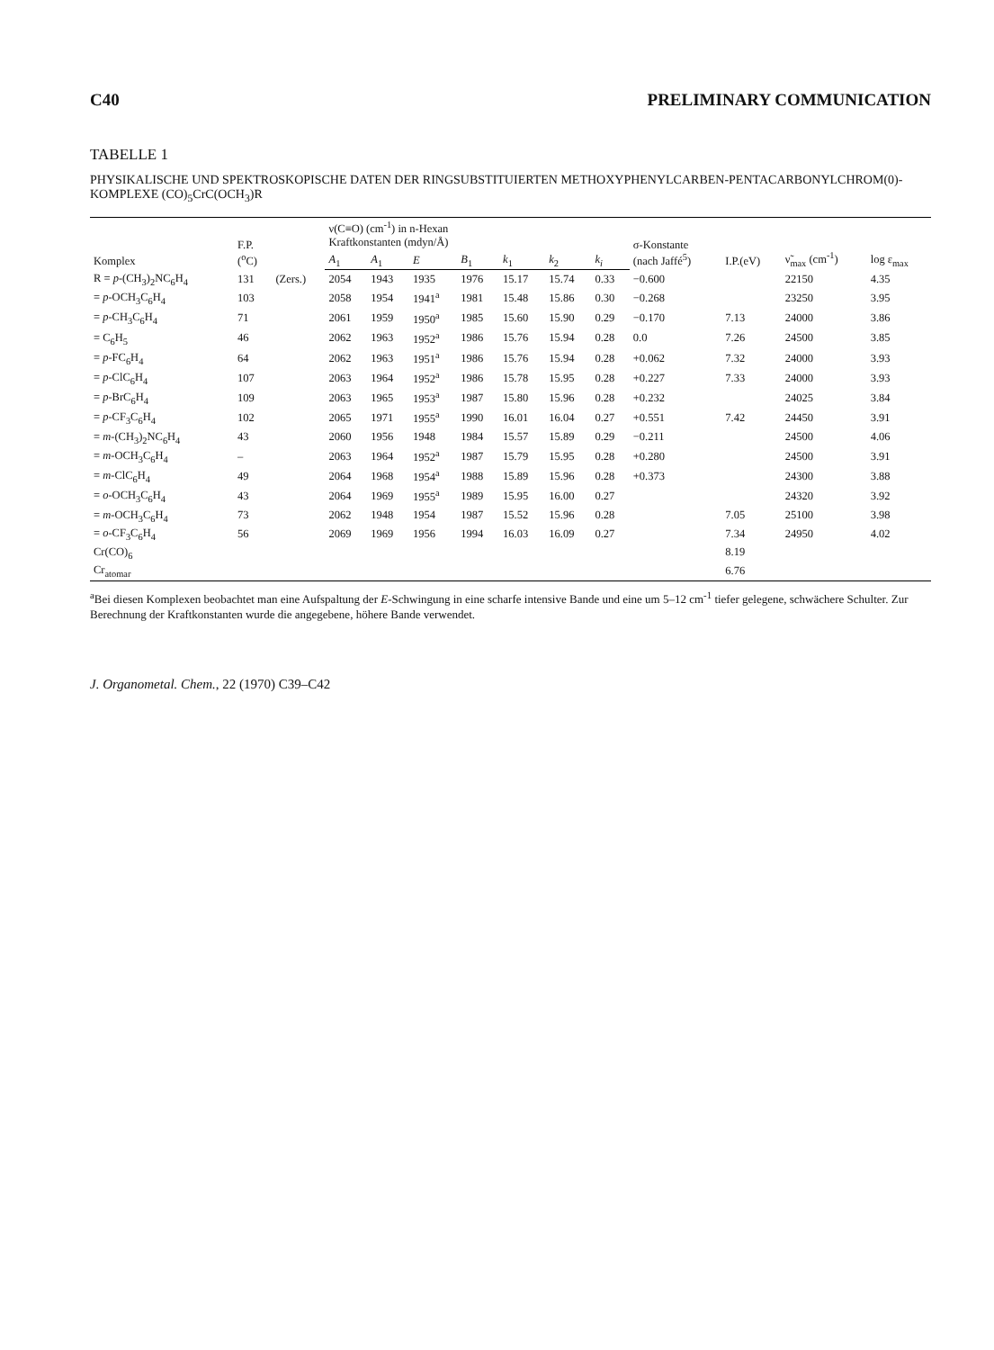C40 PRELIMINARY COMMUNICATION
TABELLE 1
PHYSIKALISCHE UND SPEKTROSKOPISCHE DATEN DER RINGSUBSTITUIERTEN METHOXYPHENYLCARBEN-PENTACARBONYLCHROM(0)-KOMPLEXE (CO)<sub>5</sub>CrC(OCH<sub>3</sub>)R
| Komplex | F.P. (<sup>o</sup>C) | | ν(C≡O) (cm<sup>-1</sup>) in n-Hexan Kraftkonstanten (mdyn/Å) | | | | | | | σ-Konstante (nach Jaffé<sup>5</sup>) | I.P.(eV) | ν̃<sub>max</sub> (cm<sup>-1</sup>) | log ε<sub>max</sub> |
| --- | --- | --- | --- | --- | --- | --- | --- | --- | --- | --- | --- | --- | --- |
| | | | A<sub>1</sub> | A<sub>1</sub> | E | B<sub>1</sub> | k<sub>1</sub> | k<sub>2</sub> | k<sub>i</sub> | | | | |
| R = p -(CH<sub>3</sub>)<sub>2</sub>NC<sub>6</sub>H<sub>4</sub> | 131 | (Zers.) | 2054 | 1943 | 1935 | 1976 | 15.17 | 15.74 | 0.33 | −0.600 | | 22150 | 4.35 |
| = p -OCH<sub>3</sub>C<sub>6</sub>H<sub>4</sub> | 103 | | 2058 | 1954 | 1941<sup>a</sup> | 1981 | 15.48 | 15.86 | 0.30 | −0.268 | | 23250 | 3.95 |
| = p -CH<sub>3</sub>C<sub>6</sub>H<sub>4</sub> | 71 | | 2061 | 1959 | 1950<sup>a</sup> | 1985 | 15.60 | 15.90 | 0.29 | −0.170 | 7.13 | 24000 | 3.86 |
| = C<sub>6</sub>H<sub>5</sub> | 46 | | 2062 | 1963 | 1952<sup>a</sup> | 1986 | 15.76 | 15.94 | 0.28 | 0.0 | 7.26 | 24500 | 3.85 |
| = p -FC<sub>6</sub>H<sub>4</sub> | 64 | | 2062 | 1963 | 1951<sup>a</sup> | 1986 | 15.76 | 15.94 | 0.28 | +0.062 | 7.32 | 24000 | 3.93 |
| = p -ClC<sub>6</sub>H<sub>4</sub> | 107 | | 2063 | 1964 | 1952<sup>a</sup> | 1986 | 15.78 | 15.95 | 0.28 | +0.227 | 7.33 | 24000 | 3.93 |
| = p -BrC<sub>6</sub>H<sub>4</sub> | 109 | | 2063 | 1965 | 1953<sup>a</sup> | 1987 | 15.80 | 15.96 | 0.28 | +0.232 | | 24025 | 3.84 |
| = p -CF<sub>3</sub>C<sub>6</sub>H<sub>4</sub> | 102 | | 2065 | 1971 | 1955<sup>a</sup> | 1990 | 16.01 | 16.04 | 0.27 | +0.551 | 7.42 | 24450 | 3.91 |
| = m -(CH<sub>3</sub>)<sub>2</sub>NC<sub>6</sub>H<sub>4</sub> | 43 | | 2060 | 1956 | 1948 | 1984 | 15.57 | 15.89 | 0.29 | −0.211 | | 24500 | 4.06 |
| = m -OCH<sub>3</sub>C<sub>6</sub>H<sub>4</sub> | – | | 2063 | 1964 | 1952<sup>a</sup> | 1987 | 15.79 | 15.95 | 0.28 | +0.280 | | 24500 | 3.91 |
| = m -ClC<sub>6</sub>H<sub>4</sub> | 49 | | 2064 | 1968 | 1954<sup>a</sup> | 1988 | 15.89 | 15.96 | 0.28 | +0.373 | | 24300 | 3.88 |
| = o -OCH<sub>3</sub>C<sub>6</sub>H<sub>4</sub> | 43 | | 2064 | 1969 | 1955<sup>a</sup> | 1989 | 15.95 | 16.00 | 0.27 | | | 24320 | 3.92 |
| = m -OCH<sub>3</sub>C<sub>6</sub>H<sub>4</sub> | 73 | | 2062 | 1948 | 1954 | 1987 | 15.52 | 15.96 | 0.28 | | 7.05 | 25100 | 3.98 |
| = o -CF<sub>3</sub>C<sub>6</sub>H<sub>4</sub> | 56 | | 2069 | 1969 | 1956 | 1994 | 16.03 | 16.09 | 0.27 | | 7.34 | 24950 | 4.02 |
| Cr(CO)<sub>6</sub> | | | | | | | | | | | 8.19 | | |
| Cr<sub>atomar</sub> | | | | | | | | | | | 6.76 | | |
<sup>a</sup> Bei diesen Komplexen beobachtet man eine Aufspaltung der E-Schwingung in eine scharfe intensive Bande und eine um 5–12 cm<sup>-1</sup> tiefer gelegene, schwächere Schulter. Zur Berechnung der Kraftkonstanten wurde die angegebene, höhere Bande verwendet.
J. Organometal. Chem., 22 (1970) C39–C42